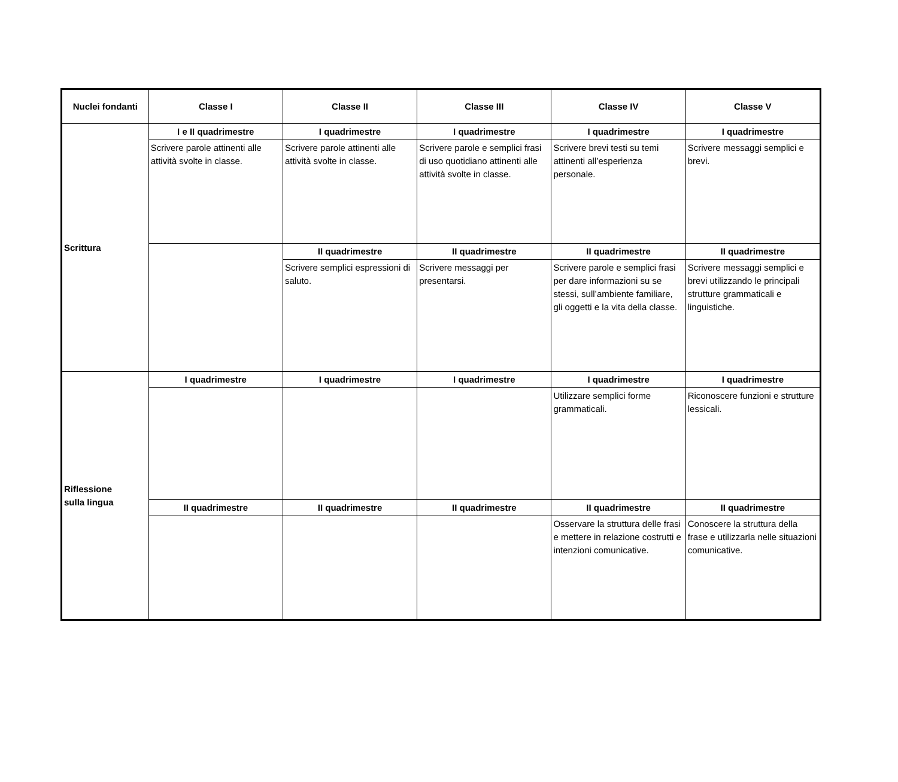| Nuclei fondanti | Classe I | Classe II | Classe III | Classe IV | Classe V |
| --- | --- | --- | --- | --- | --- |
| Scrittura | I e II quadrimestre | I quadrimestre | I quadrimestre | I quadrimestre | I quadrimestre |
| | Scrivere parole attinenti alle attività svolte in classe. | Scrivere parole attinenti alle attività svolte in classe. | Scrivere parole e semplici frasi di uso quotidiano attinenti alle attività svolte in classe. | Scrivere brevi testi su temi attinenti all’esperienza personale. | Scrivere messaggi semplici e brevi. |
| | | II quadrimestre | II quadrimestre | II quadrimestre | II quadrimestre |
| | | Scrivere semplici espressioni di saluto. | Scrivere messaggi per presentarsi. | Scrivere parole e semplici frasi per dare informazioni su se stessi, sull’ambiente familiare, gli oggetti e la vita della classe. | Scrivere messaggi semplici e brevi utilizzando le principali strutture grammaticali e linguistiche. |
| Riflessione sulla lingua | I quadrimestre | I quadrimestre | I quadrimestre | I quadrimestre | I quadrimestre |
| | | | | Utilizzare semplici forme grammaticali. | Riconoscere funzioni e strutture lessicali. |
| | II quadrimestre | II quadrimestre | II quadrimestre | II quadrimestre | II quadrimestre |
| | | | | Osservare la struttura delle frasi e mettere in relazione costrutti e intenzioni comunicative. | Conoscere la struttura della frase e utilizzarla nelle situazioni comunicative. |